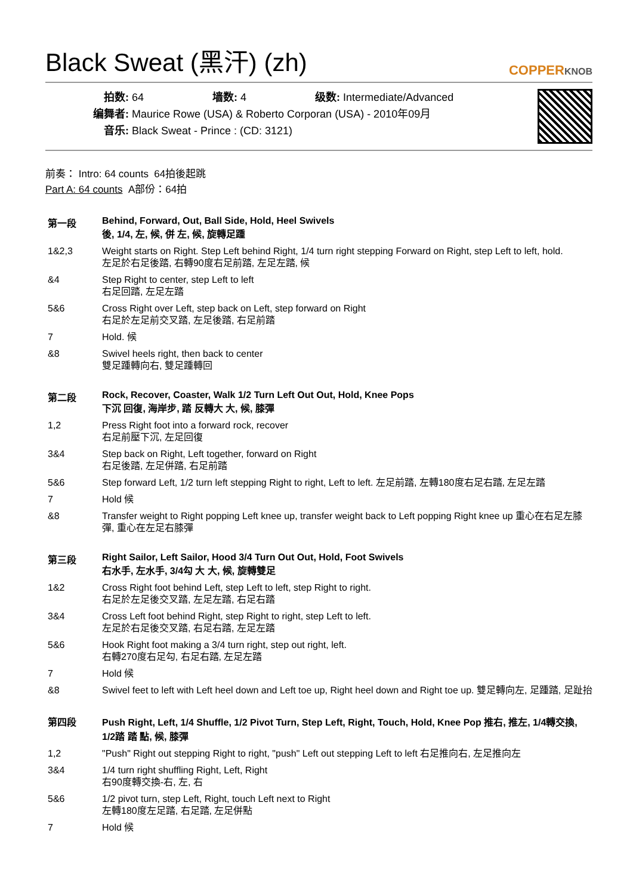Black Sweat (黑汗) (zh) COPPERKNOB
拍数: 64 墙数: 4 级数: Intermediate/Advanced
编舞者: Maurice Rowe (USA) & Roberto Corporan (USA) - 2010年09月
音乐: Black Sweat - Prince : (CD: 3121)
前奏： Intro: 64 counts 64拍後起跳
Part A: 64 counts A部份：64拍
第一段 Behind, Forward, Out, Ball Side, Hold, Heel Swivels
後, 1/4, 左, 候, 併 左, 候, 旋轉足踵
1&2,3 Weight starts on Right. Step Left behind Right, 1/4 turn right stepping Forward on Right, step Left to left, hold.
左足於右足後踏, 右轉90度右足前踏, 左足左踏, 候
&4 Step Right to center, step Left to left
右足回踏, 左足左踏
5&6 Cross Right over Left, step back on Left, step forward on Right
右足於左足前交叉踏, 左足後踏, 右足前踏
7 Hold. 候
&8 Swivel heels right, then back to center
雙足踵轉向右, 雙足踵轉回
第二段 Rock, Recover, Coaster, Walk 1/2 Turn Left Out Out, Hold, Knee Pops
下沉 回復, 海岸步, 踏 反轉大 大, 候, 膝彈
1,2 Press Right foot into a forward rock, recover
右足前壓下沉, 左足回復
3&4 Step back on Right, Left together, forward on Right
右足後踏, 左足併踏, 右足前踏
5&6 Step forward Left, 1/2 turn left stepping Right to right, Left to left. 左足前踏, 左轉180度右足右踏, 左足左踏
7 Hold 候
&8 Transfer weight to Right popping Left knee up, transfer weight back to Left popping Right knee up 重心在右足左膝彈, 重心在左足右膝彈
第三段 Right Sailor, Left Sailor, Hood 3/4 Turn Out Out, Hold, Foot Swivels
右水手, 左水手, 3/4勾 大 大, 候, 旋轉雙足
1&2 Cross Right foot behind Left, step Left to left, step Right to right.
右足於左足後交叉踏, 左足左踏, 右足右踏
3&4 Cross Left foot behind Right, step Right to right, step Left to left.
左足於右足後交叉踏, 右足右踏, 左足左踏
5&6 Hook Right foot making a 3/4 turn right, step out right, left.
右轉270度右足勾, 右足右踏, 左足左踏
7 Hold 候
&8 Swivel feet to left with Left heel down and Left toe up, Right heel down and Right toe up. 雙足轉向左, 足踵踏, 足趾抬
第四段 Push Right, Left, 1/4 Shuffle, 1/2 Pivot Turn, Step Left, Right, Touch, Hold, Knee Pop 推右, 推左, 1/4轉交換, 1/2踏 踏 點, 候, 膝彈
1,2 "Push" Right out stepping Right to right, "push" Left out stepping Left to left 右足推向右, 左足推向左
3&4 1/4 turn right shuffling Right, Left, Right
右90度轉交換-右, 左, 右
5&6 1/2 pivot turn, step Left, Right, touch Left next to Right
左轉180度左足踏, 右足踏, 左足併點
7 Hold 候